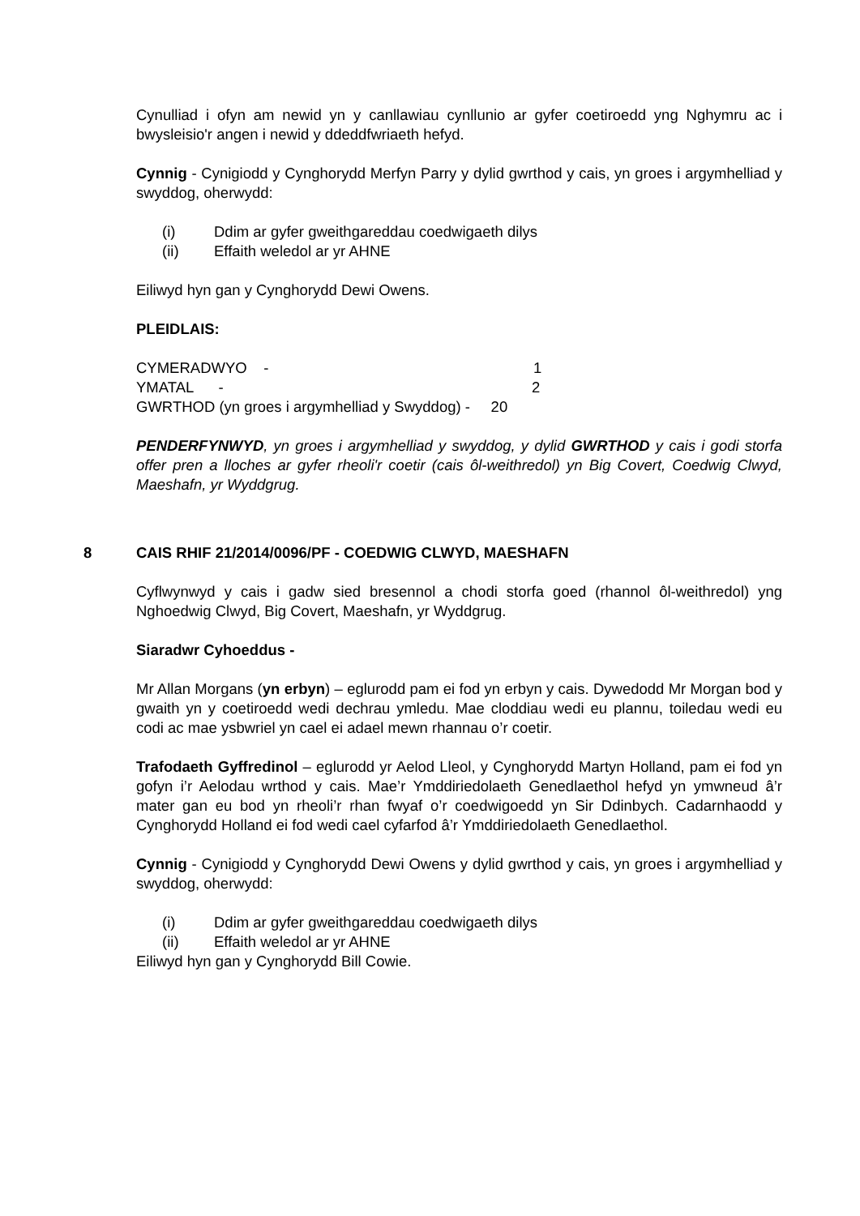Cynulliad i ofyn am newid yn y canllawiau cynllunio ar gyfer coetiroedd yng Nghymru ac i bwysleisio'r angen i newid y ddeddfwriaeth hefyd.
Cynnig - Cynigiodd y Cynghorydd Merfyn Parry y dylid gwrthod y cais, yn groes i argymhelliad y swyddog, oherwydd:
(i) Ddim ar gyfer gweithgareddau coedwigaeth dilys
(ii) Effaith weledol ar yr AHNE
Eiliwyd hyn gan y Cynghorydd Dewi Owens.
PLEIDLAIS:
CYMERADWYO - 1
YMATAL - 2
GWRTHOD (yn groes i argymhelliad y Swyddog) - 20
PENDERFYNWYD, yn groes i argymhelliad y swyddog, y dylid GWRTHOD y cais i godi storfa offer pren a lloches ar gyfer rheoli'r coetir (cais ôl-weithredol) yn Big Covert, Coedwig Clwyd, Maeshafn, yr Wyddgrug.
8 CAIS RHIF 21/2014/0096/PF - COEDWIG CLWYD, MAESHAFN
Cyflwynwyd y cais i gadw sied bresennol a chodi storfa goed (rhannol ôl-weithredol) yng Nghoedwig Clwyd, Big Covert, Maeshafn, yr Wyddgrug.
Siaradwr Cyhoeddus -
Mr Allan Morgans (yn erbyn) – eglurodd pam ei fod yn erbyn y cais. Dywedodd Mr Morgan bod y gwaith yn y coetiroedd wedi dechrau ymledu. Mae cloddiau wedi eu plannu, toiledau wedi eu codi ac mae ysbwriel yn cael ei adael mewn rhannau o’r coetir.
Trafodaeth Gyffredinol – eglurodd yr Aelod Lleol, y Cynghorydd Martyn Holland, pam ei fod yn gofyn i’r Aelodau wrthod y cais. Mae’r Ymddiriedolaeth Genedlaethol hefyd yn ymwneud â’r mater gan eu bod yn rheoli’r rhan fwyaf o’r coedwigoedd yn Sir Ddinbych. Cadarnhaodd y Cynghorydd Holland ei fod wedi cael cyfarfod â’r Ymddiriedolaeth Genedlaethol.
Cynnig - Cynigiodd y Cynghorydd Dewi Owens y dylid gwrthod y cais, yn groes i argymhelliad y swyddog, oherwydd:
(i) Ddim ar gyfer gweithgareddau coedwigaeth dilys
(ii) Effaith weledol ar yr AHNE
Eiliwyd hyn gan y Cynghorydd Bill Cowie.